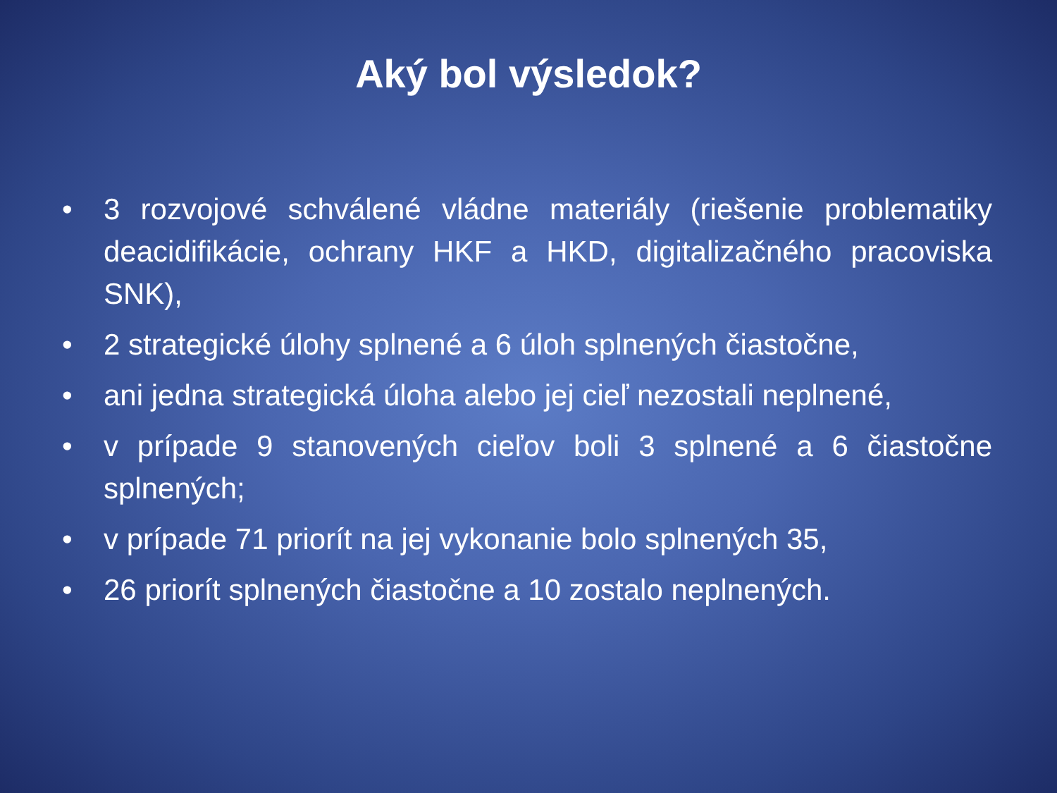Aký bol výsledok?
• 3 rozvojové schválené vládne materiály (riešenie problematiky deacidifikácie, ochrany HKF a HKD, digitalizačného pracoviska SNK),
• 2 strategické úlohy splnené a 6 úloh splnených čiastočne,
• ani jedna strategická úloha alebo jej cieľ nezostali neplnené,
• v prípade 9 stanovených cieľov boli 3 splnené a 6 čiastočne splnených;
• v prípade 71 priorít na jej vykonanie bolo splnených 35,
• 26 priorít splnených čiastočne a 10 zostalo neplnených.